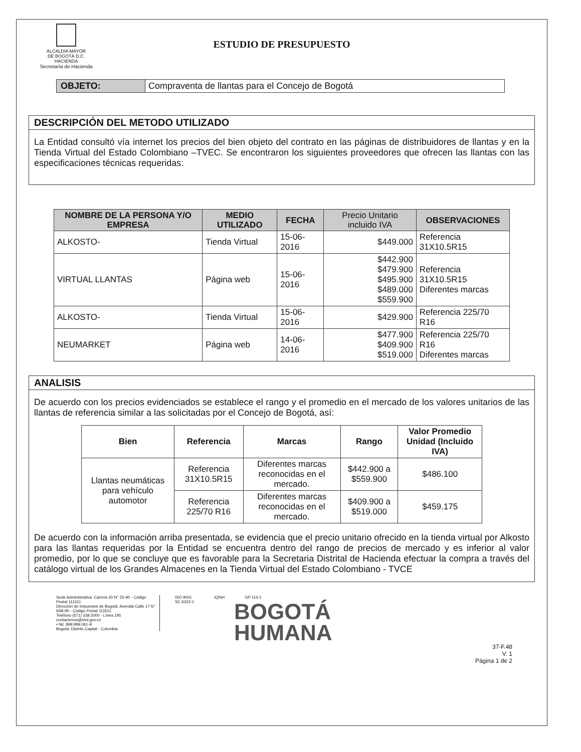ALCALDÍA MAYOR
DE BOGOTÁ D.C.
HACIENDA
Secretaría de Hacienda
ESTUDIO DE PRESUPUESTO
OBJETO: Compraventa de llantas para el Concejo de Bogotá
DESCRIPCIÓN DEL METODO UTILIZADO
La Entidad consultó vía internet los precios del bien objeto del contrato en las páginas de distribuidores de llantas y en la Tienda Virtual del Estado Colombiano –TVEC. Se encontraron los siguientes proveedores que ofrecen las llantas con las especificaciones técnicas requeridas:
| NOMBRE DE LA PERSONA Y/O EMPRESA | MEDIO UTILIZADO | FECHA | Precio Unitario incluido IVA | OBSERVACIONES |
| --- | --- | --- | --- | --- |
| ALKOSTO- | Tienda Virtual | 15-06-2016 | $449.000 | Referencia 31X10.5R15 |
| VIRTUAL LLANTAS | Página web | 15-06-2016 | $442.900 $479.900 $495.900 $489.000 $559.900 | Referencia 31X10.5R15 Diferentes marcas |
| ALKOSTO- | Tienda Virtual | 15-06-2016 | $429.900 | Referencia 225/70 R16 |
| NEUMARKET | Página web | 14-06-2016 | $477.900 $409.900 $519.000 | Referencia 225/70 R16 Diferentes marcas |
ANALISIS
De acuerdo con los precios evidenciados se establece el rango y el promedio en el mercado de los valores unitarios de las llantas de referencia similar a las solicitadas por el Concejo de Bogotá, así:
| Bien | Referencia | Marcas | Rango | Valor Promedio Unidad (Incluido IVA) |
| --- | --- | --- | --- | --- |
| Llantas neumáticas para vehículo automotor | Referencia 31X10.5R15 | Diferentes marcas reconocidas en el mercado. | $442.900 a $559.900 | $486.100 |
| | Referencia 225/70 R16 | Diferentes marcas reconocidas en el mercado. | $409.900 a $519.000 | $459.175 |
De acuerdo con la información arriba presentada, se evidencia que el precio unitario ofrecido en la tienda virtual por Alkosto para las llantas requeridas por la Entidad se encuentra dentro del rango de precios de mercado y es inferior al valor promedio, por lo que se concluye que es favorable para la Secretaria Distrital de Hacienda efectuar la compra a través del catálogo virtual de los Grandes Almacenes en la Tienda Virtual del Estado Colombiano - TVCE
Sede Administrativa: Carrera 30 N° 25-90 - Código Postal 111311
Dirección de Impuestos de Bogotá: Avenida Calle 17 N° 65B-95 - Código Postal 111611
Teléfono (571) 338.5000 - Línea 195
contactenos@shd.gov.co
• Nit. 899.999.061-9
Bogotá. Distrito Capital - Colombia
ISO 9001
SC 6322-1
IQNet GP 114-1
BOGOTÁ
HUMANA
37-F.48
V. 1
Página 1 de 2